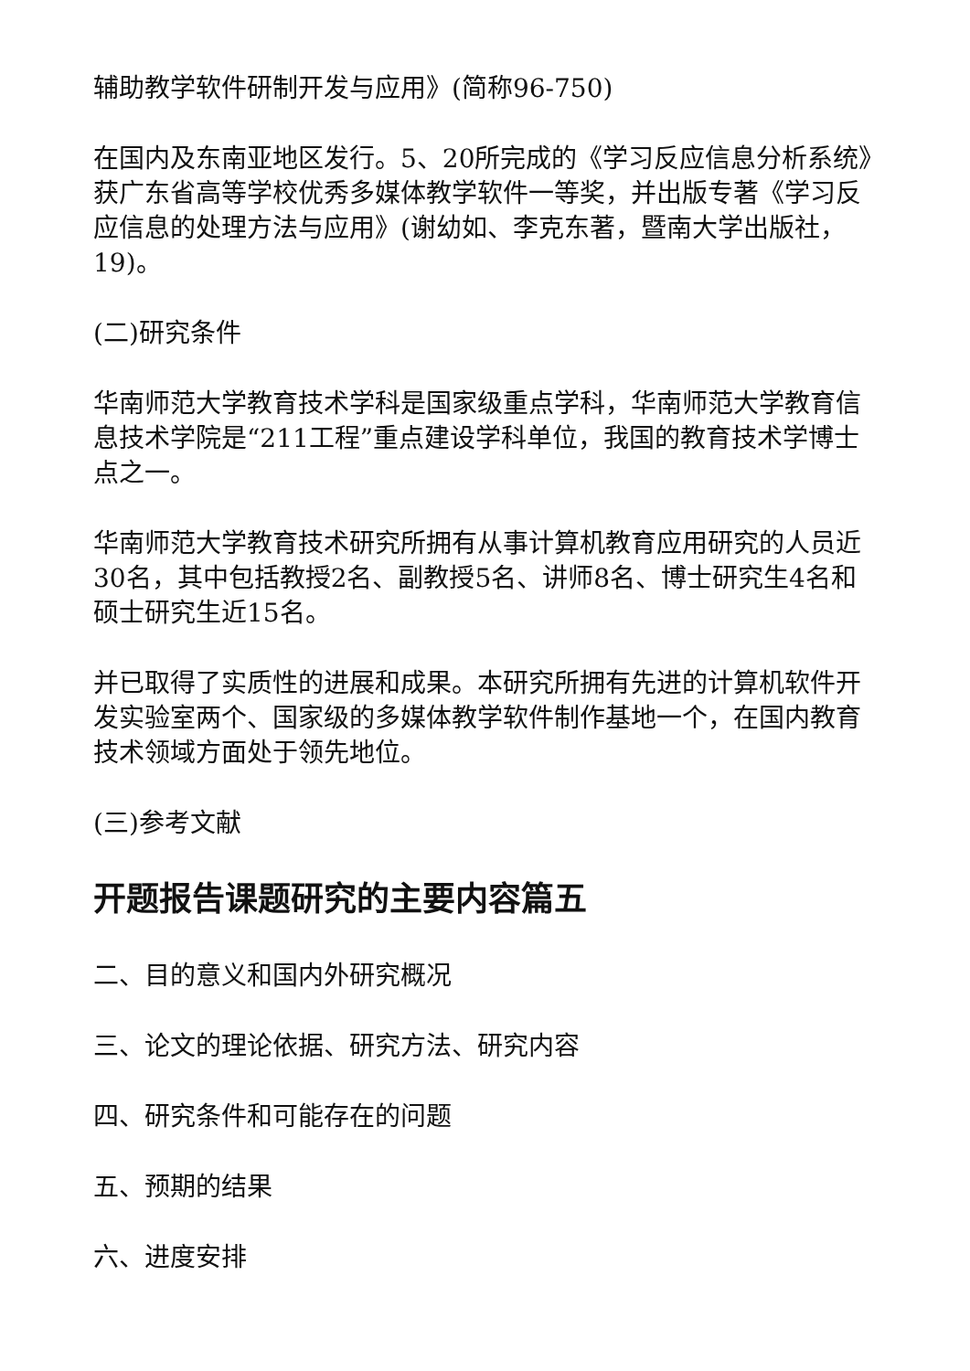辅助教学软件研制开发与应用》(简称96-750)
在国内及东南亚地区发行。5、20所完成的《学习反应信息分析系统》获广东省高等学校优秀多媒体教学软件一等奖，并出版专著《学习反应信息的处理方法与应用》(谢幼如、李克东著，暨南大学出版社，19)。
(二)研究条件
华南师范大学教育技术学科是国家级重点学科，华南师范大学教育信息技术学院是“211工程”重点建设学科单位，我国的教育技术学博士点之一。
华南师范大学教育技术研究所拥有从事计算机教育应用研究的人员近30名，其中包括教授2名、副教授5名、讲师8名、博士研究生4名和硕士研究生近15名。
并已取得了实质性的进展和成果。本研究所拥有先进的计算机软件开发实验室两个、国家级的多媒体教学软件制作基地一个，在国内教育技术领域方面处于领先地位。
(三)参考文献
开题报告课题研究的主要内容篇五
二、目的意义和国内外研究概况
三、论文的理论依据、研究方法、研究内容
四、研究条件和可能存在的问题
五、预期的结果
六、进度安排